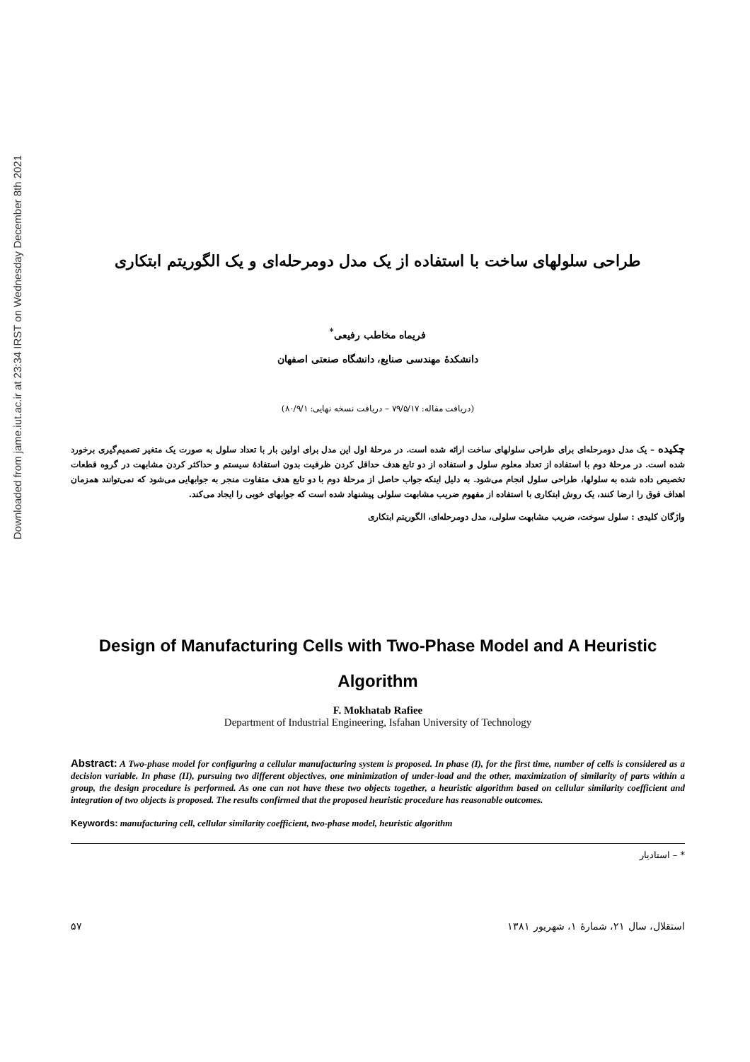Downloaded from jame.iut.ac.ir at 23:34 IRST on Wednesday December 8th 2021
طراحی سلولهای ساخت با استفاده از یک مدل دومرحله‌ای و یک الگوریتم ابتکاری
فریماه مخاطب رفیعی<sup>*</sup>
دانشکدهٔ مهندسی صنایع، دانشگاه صنعتی اصفهان
(دریافت مقاله: ۷۹/۵/۱۷ – دریافت نسخه نهایی: ۸۰/۹/۱)
چکیده – یک مدل دومرحله‌ای برای طراحی سلولهای ساخت ارائه شده است. در مرحلهٔ اول این مدل برای اولین بار با تعداد سلول به صورت یک متغیر تصمیم‌گیری برخورد شده است. در مرحلهٔ دوم با استفاده از تعداد معلوم سلول و استفاده از دو تابع هدف حداقل کردن ظرفیت بدون استفادهٔ سیستم و حداکثر کردن مشابهت در گروه قطعات تخصیص داده شده به سلولها، طراحی سلول انجام می‌شود. به دلیل اینکه جواب حاصل از مرحلهٔ دوم با دو تابع هدف متفاوت منجر به جوابهایی می‌شود که نمی‌توانند همزمان اهداف فوق را ارضا کنند، یک روش ابتکاری با استفاده از مفهوم ضریب مشابهت سلولی پیشنهاد شده است که جوابهای خوبی را ایجاد می‌کند.
واژگان کلیدی : سلول سوخت، ضریب مشابهت سلولی، مدل دومرحله‌ای، الگوریتم ابتکاری
Design of Manufacturing Cells with Two-Phase Model and A Heuristic Algorithm
F. Mokhatab Rafiee
Department of Industrial Engineering, Isfahan University of Technology
Abstract: A Two-phase model for configuring a cellular manufacturing system is proposed. In phase (I), for the first time, number of cells is considered as a decision variable. In phase (II), pursuing two different objectives, one minimization of under-load and the other, maximization of similarity of parts within a group, the design procedure is performed. As one can not have these two objects together, a heuristic algorithm based on cellular similarity coefficient and integration of two objects is proposed. The results confirmed that the proposed heuristic procedure has reasonable outcomes.
Keywords: manufacturing cell, cellular similarity coefficient, two-phase model, heuristic algorithm
* – استادیار
۵۷ استقلال، سال ۲۱، شمارهٔ ۱، شهریور ۱۳۸۱